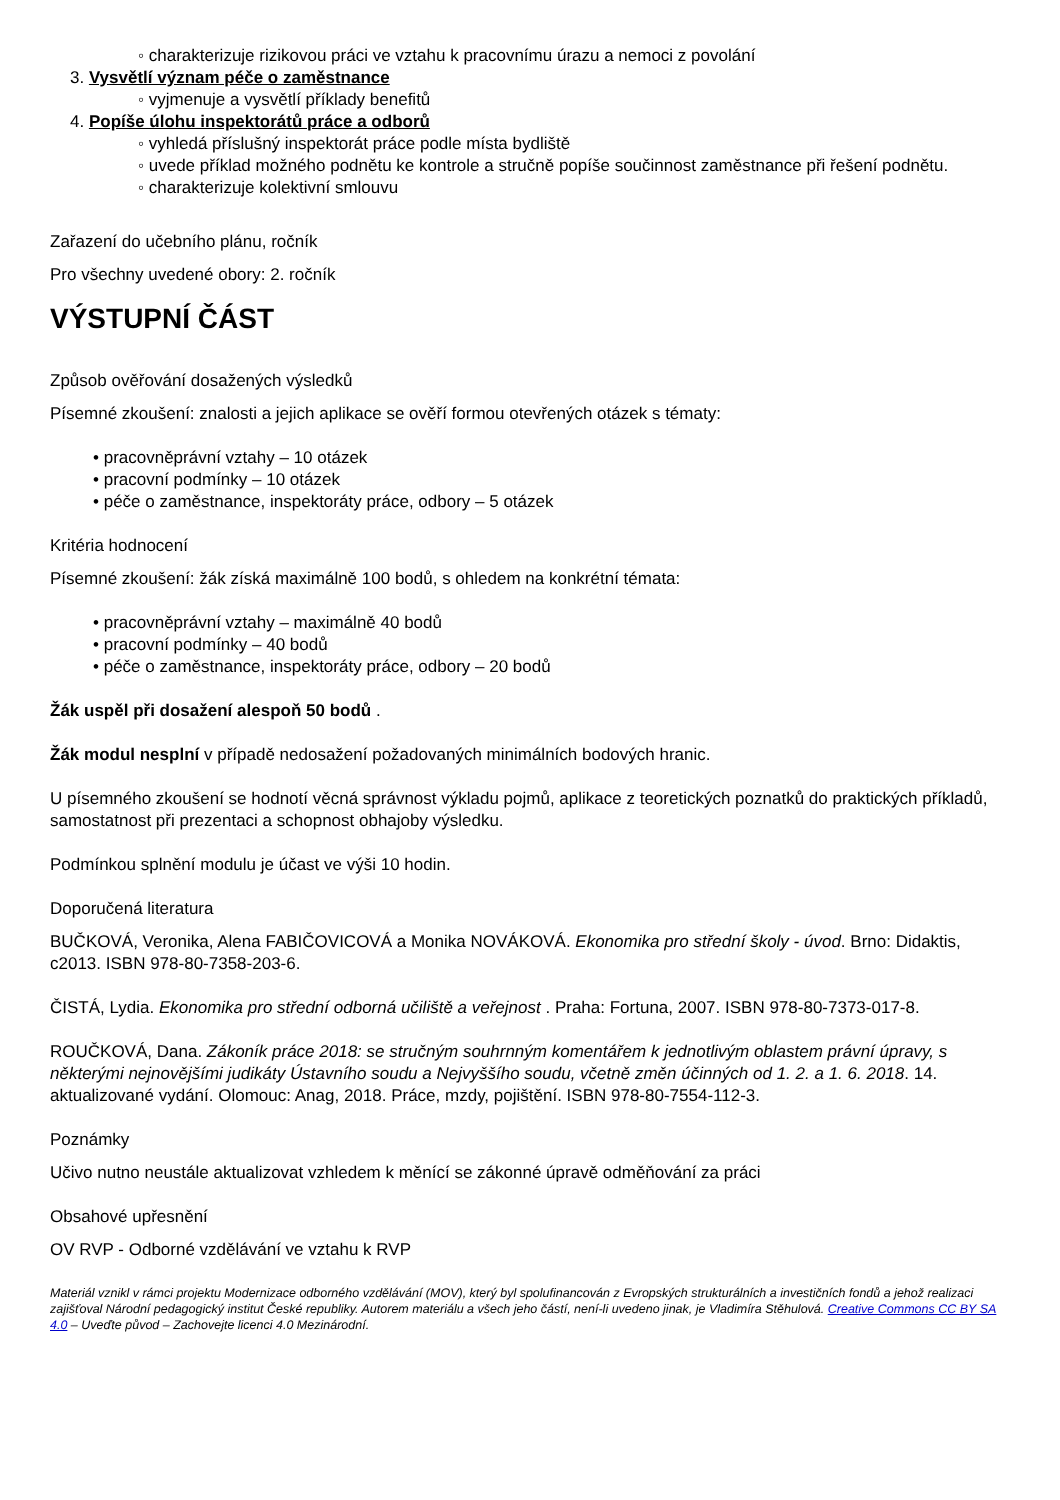◦ charakterizuje rizikovou práci ve vztahu k pracovnímu úrazu a nemoci z povolání
3. Vysvětlí význam péče o zaměstnance
◦ vyjmenuje a vysvětlí příklady benefitů
4. Popíše úlohu inspektorátů práce a odborů
◦ vyhledá příslušný inspektorát práce podle místa bydliště
◦ uvede příklad možného podnětu ke kontrole a stručně popíše součinnost zaměstnance při řešení podnětu.
◦ charakterizuje kolektivní smlouvu
Zařazení do učebního plánu, ročník
Pro všechny uvedené obory: 2. ročník
VÝSTUPNÍ ČÁST
Způsob ověřování dosažených výsledků
Písemné zkoušení: znalosti a jejich aplikace se ověří formou otevřených otázek s tématy:
• pracovněprávní vztahy – 10 otázek
• pracovní podmínky – 10 otázek
• péče o zaměstnance, inspektoráty práce, odbory – 5 otázek
Kritéria hodnocení
Písemné zkoušení: žák získá maximálně 100 bodů, s ohledem na konkrétní témata:
• pracovněprávní vztahy – maximálně 40 bodů
• pracovní podmínky – 40 bodů
• péče o zaměstnance, inspektoráty práce, odbory – 20 bodů
Žák uspěl při dosažení alespoň 50 bodů .
Žák modul nesplní v případě nedosažení požadovaných minimálních bodových hranic.
U písemného zkoušení se hodnotí věcná správnost výkladu pojmů, aplikace z teoretických poznatků do praktických příkladů, samostatnost při prezentaci a schopnost obhajoby výsledku.
Podmínkou splnění modulu je účast ve výši 10 hodin.
Doporučená literatura
BUČKOVÁ, Veronika, Alena FABIČOVICOVÁ a Monika NOVÁKOVÁ. Ekonomika pro střední školy - úvod. Brno: Didaktis, c2013. ISBN 978-80-7358-203-6.
ČISTÁ, Lydia. Ekonomika pro střední odborná učiliště a veřejnost . Praha: Fortuna, 2007. ISBN 978-80-7373-017-8.
ROUČKOVÁ, Dana. Zákoník práce 2018: se stručným souhrnným komentářem k jednotlivým oblastem právní úpravy, s některými nejnovějšími judikáty Ústavního soudu a Nejvyššího soudu, včetně změn účinných od 1. 2. a 1. 6. 2018. 14. aktualizované vydání. Olomouc: Anag, 2018. Práce, mzdy, pojištění. ISBN 978-80-7554-112-3.
Poznámky
Učivo nutno neustále aktualizovat vzhledem k měnící se zákonné úpravě odměňování za práci
Obsahové upřesnění
OV RVP - Odborné vzdělávání ve vztahu k RVP
Materiál vznikl v rámci projektu Modernizace odborného vzdělávání (MOV), který byl spolufinancován z Evropských strukturálních a investičních fondů a jehož realizaci zajišťoval Národní pedagogický institut České republiky. Autorem materiálu a všech jeho částí, není-li uvedeno jinak, je Vladimíra Stěhulová. Creative Commons CC BY SA 4.0 – Uveďte původ – Zachovejte licenci 4.0 Mezinárodní.